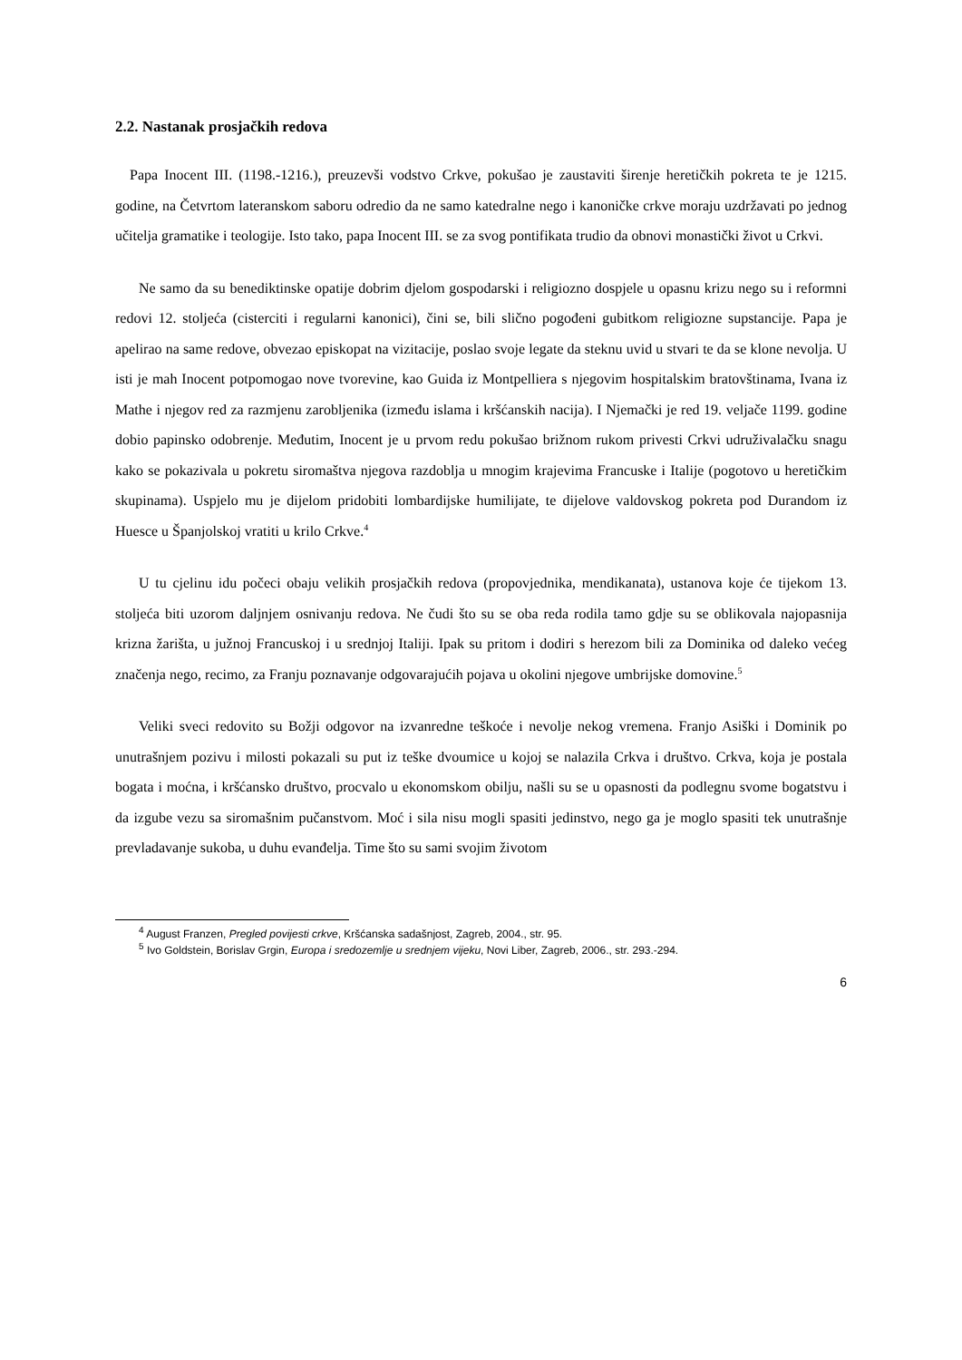2.2. Nastanak prosjačkih redova
Papa Inocent III. (1198.-1216.), preuzevši vodstvo Crkve, pokušao je zaustaviti širenje heretičkih pokreta te je 1215. godine, na Četvrtom lateranskom saboru odredio da ne samo katedralne nego i kanoničke crkve moraju uzdržavati po jednog učitelja gramatike i teologije. Isto tako, papa Inocent III. se za svog pontifikata trudio da obnovi monastički život u Crkvi.
Ne samo da su benediktinske opatije dobrim djelom gospodarski i religiozno dospjele u opasnu krizu nego su i reformni redovi 12. stoljeća (cisterciti i regularni kanonici), čini se, bili slično pogođeni gubitkom religiozne supstancije. Papa je apelirao na same redove, obvezao episkopat na vizitacije, poslao svoje legate da steknu uvid u stvari te da se klone nevolja. U isti je mah Inocent potpomogao nove tvorevine, kao Guida iz Montpelliera s njegovim hospitalskim bratovštinama, Ivana iz Mathe i njegov red za razmjenu zarobljenika (između islama i kršćanskih nacija). I Njemački je red 19. veljače 1199. godine dobio papinsko odobrenje. Međutim, Inocent je u prvom redu pokušao brižnom rukom privesti Crkvi udruživalačku snagu kako se pokazivala u pokretu siromaštva njegova razdoblja u mnogim krajevima Francuske i Italije (pogotovo u heretičkim skupinama). Uspjelo mu je dijelom pridobiti lombardijske humilijate, te dijelove valdovskog pokreta pod Durandom iz Huesce u Španjolskoj vratiti u krilo Crkve.<sup>4</sup>
U tu cjelinu idu počeci obaju velikih prosjačkih redova (propovjednika, mendikanata), ustanova koje će tijekom 13. stoljeća biti uzorom daljnjem osnivanju redova. Ne čudi što su se oba reda rodila tamo gdje su se oblikovala najopasnija krizna žarišta, u južnoj Francuskoj i u srednjoj Italiji. Ipak su pritom i dodiri s herezom bili za Dominika od daleko većeg značenja nego, recimo, za Franju poznavanje odgovarajućih pojava u okolini njegove umbrijske domovine.<sup>5</sup>
Veliki sveci redovito su Božji odgovor na izvanredne teškoće i nevolje nekog vremena. Franjo Asiški i Dominik po unutrašnjem pozivu i milosti pokazali su put iz teške dvoumice u kojoj se nalazila Crkva i društvo. Crkva, koja je postala bogata i moćna, i kršćansko društvo, procvalo u ekonomskom obilju, našli su se u opasnosti da podlegnu svome bogatstvu i da izgube vezu sa siromašnim pučanstvom. Moć i sila nisu mogli spasiti jedinstvo, nego ga je moglo spasiti tek unutrašnje prevladavanje sukoba, u duhu evanđelja. Time što su sami svojim životom
<sup>4</sup> August Franzen, Pregled povijesti crkve, Kršćanska sadašnjost, Zagreb, 2004., str. 95.
<sup>5</sup> Ivo Goldstein, Borislav Grgin, Europa i sredozemlje u srednjem vijeku, Novi Liber, Zagreb, 2006., str. 293.-294.
6